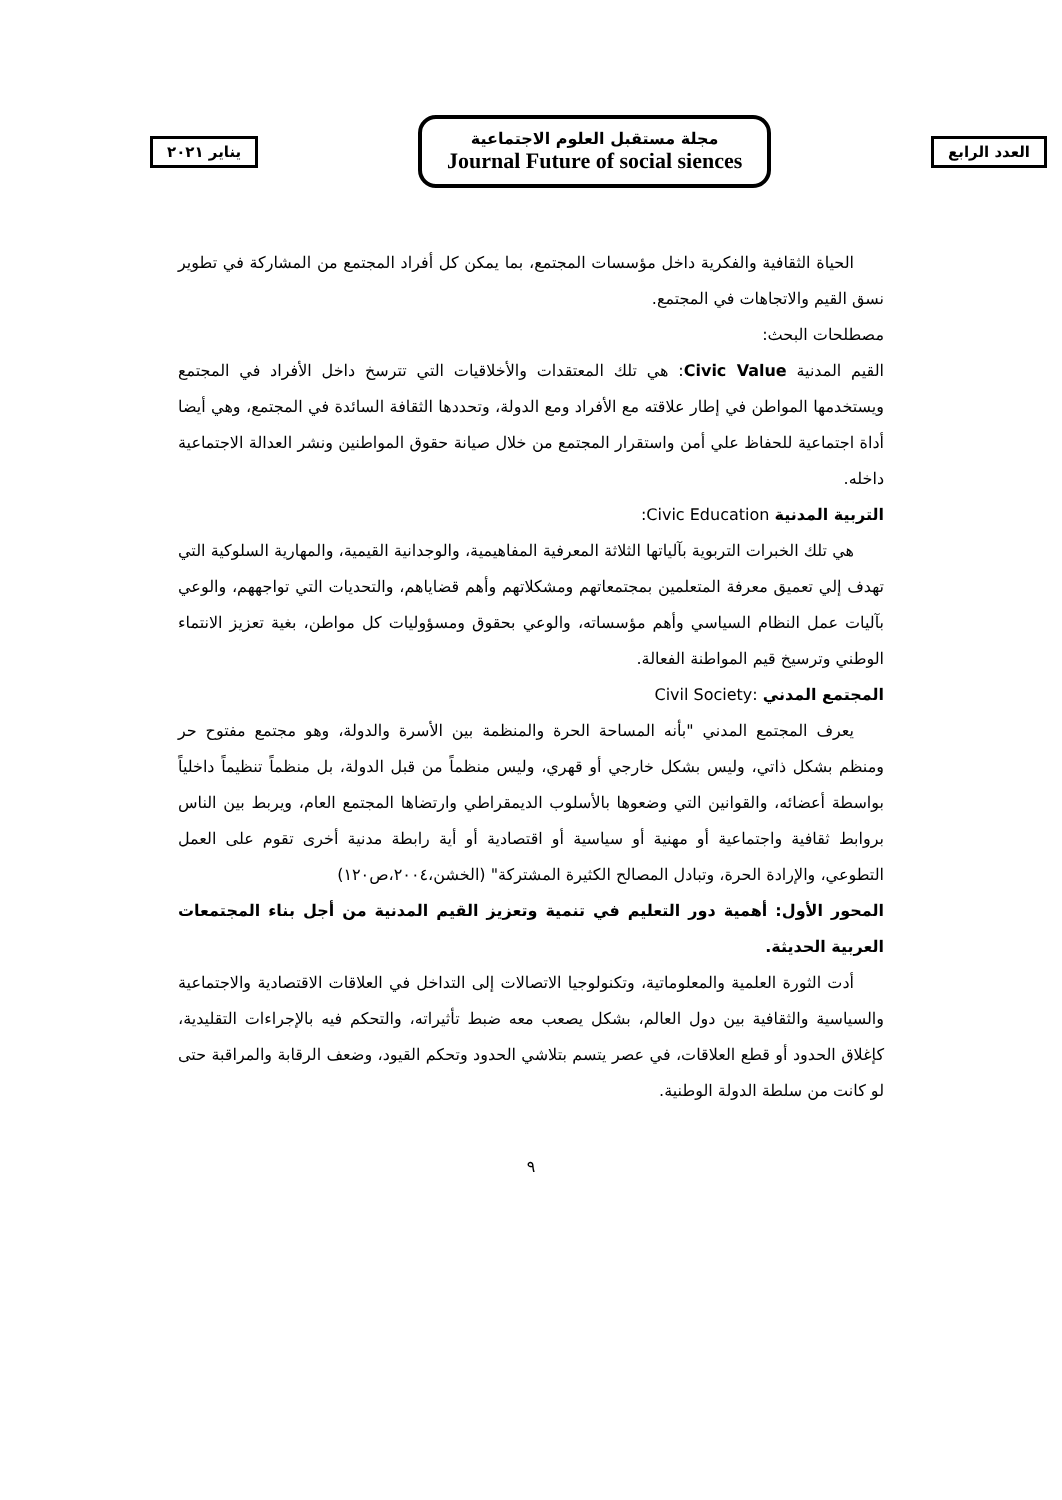يناير ٢٠٢١
مجلة مستقبل العلوم الاجتماعية
Journal Future of social siences
العدد الرابع
الحياة الثقافية والفكرية داخل مؤسسات المجتمع، بما يمكن كل أفراد المجتمع من المشاركة في تطوير نسق القيم والاتجاهات في المجتمع.
مصطلحات البحث:
القيم المدنية Civic Value: هي تلك المعتقدات والأخلاقيات التي تترسخ داخل الأفراد في المجتمع ويستخدمها المواطن في إطار علاقته مع الأفراد ومع الدولة، وتحددها الثقافة السائدة في المجتمع، وهي أيضا أداة اجتماعية للحفاظ علي أمن واستقرار المجتمع من خلال صيانة حقوق المواطنين ونشر العدالة الاجتماعية داخله.
التربية المدنية Civic Education:
هي تلك الخبرات التربوية بآلياتها الثلاثة المعرفية المفاهيمية، والوجدانية القيمية، والمهارية السلوكية التي تهدف إلي تعميق معرفة المتعلمين بمجتمعاتهم ومشكلاتهم وأهم قضاياهم، والتحديات التي تواجههم، والوعي بآليات عمل النظام السياسي وأهم مؤسساته، والوعي بحقوق ومسؤوليات كل مواطن، بغية تعزيز الانتماء الوطني وترسيخ قيم المواطنة الفعالة.
المجتمع المدني :Civil Society
يعرف المجتمع المدني "بأنه المساحة الحرة والمنظمة بين الأسرة والدولة، وهو مجتمع مفتوح حر ومنظم بشكل ذاتي، وليس بشكل خارجي أو قهري، وليس منظماً من قبل الدولة، بل منظماً تنظيماً داخلياً بواسطة أعضائه، والقوانين التي وضعوها بالأسلوب الديمقراطي وارتضاها المجتمع العام، ويربط بين الناس بروابط ثقافية واجتماعية أو مهنية أو سياسية أو اقتصادية أو أية رابطة مدنية أخرى تقوم على العمل التطوعي، والإرادة الحرة، وتبادل المصالح الكثيرة المشتركة" (الخشن،٢٠٠٤،ص١٢٠)
المحور الأول: أهمية دور التعليم في تنمية وتعزيز القيم المدنية من أجل بناء المجتمعات العربية الحديثة.
أدت الثورة العلمية والمعلوماتية، وتكنولوجيا الاتصالات إلى التداخل في العلاقات الاقتصادية والاجتماعية والسياسية والثقافية بين دول العالم، بشكل يصعب معه ضبط تأثيراته، والتحكم فيه بالإجراءات التقليدية، كإغلاق الحدود أو قطع العلاقات، في عصر يتسم بتلاشي الحدود وتحكم القيود، وضعف الرقابة والمراقبة حتى لو كانت من سلطة الدولة الوطنية.
٩